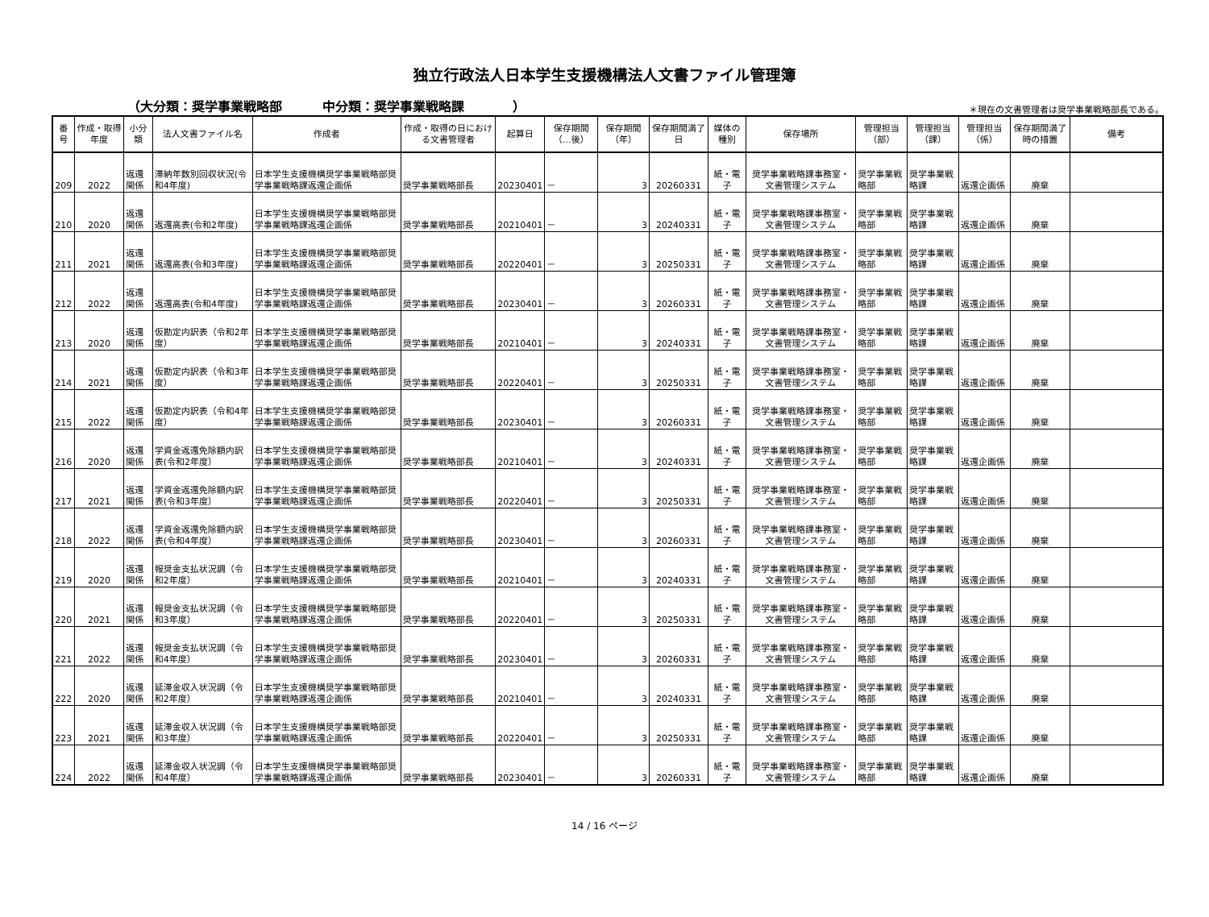独立行政法人日本学生支援機構法人文書ファイル管理簿
（大分類：奨学事業戦略部 中分類：奨学事業戦略課 ） ＊現在の文書管理者は奨学事業戦略部長である。
| 番号 | 作成・取得年度 | 小分類 | 法人文書ファイル名 | 作成者 | 作成・取得の日における文書管理者 | 起算日 | 保存期間（…後） | 保存期間（年） | 保存期間満了日 | 媒体の種別 | 保存場所 | 管理担当（部） | 管理担当（課） | 管理担当（係） | 保存期間満了時の措置 | 備考 |
| --- | --- | --- | --- | --- | --- | --- | --- | --- | --- | --- | --- | --- | --- | --- | --- | --- |
| 209 | 2022 | 返還関係 | 滞納年数別回収状況(令和4年度) | 日本学生支援機構奨学事業戦略部奨学事業戦略課返還企画係 | 奨学事業戦略部長 | 20230401 | － | 3 | 20260331 | 紙・電子 | 奨学事業戦略課事務室・文書管理システム | 奨学事業戦略部 | 奨学事業戦略課 | 返還企画係 | 廃棄 | |
| 210 | 2020 | 返還関係 | 返還高表(令和2年度) | 日本学生支援機構奨学事業戦略部奨学事業戦略課返還企画係 | 奨学事業戦略部長 | 20210401 | － | 3 | 20240331 | 紙・電子 | 奨学事業戦略課事務室・文書管理システム | 奨学事業戦略部 | 奨学事業戦略課 | 返還企画係 | 廃棄 | |
| 211 | 2021 | 返還関係 | 返還高表(令和3年度) | 日本学生支援機構奨学事業戦略部奨学事業戦略課返還企画係 | 奨学事業戦略部長 | 20220401 | － | 3 | 20250331 | 紙・電子 | 奨学事業戦略課事務室・文書管理システム | 奨学事業戦略部 | 奨学事業戦略課 | 返還企画係 | 廃棄 | |
| 212 | 2022 | 返還関係 | 返還高表(令和4年度) | 日本学生支援機構奨学事業戦略部奨学事業戦略課返還企画係 | 奨学事業戦略部長 | 20230401 | － | 3 | 20260331 | 紙・電子 | 奨学事業戦略課事務室・文書管理システム | 奨学事業戦略部 | 奨学事業戦略課 | 返還企画係 | 廃棄 | |
| 213 | 2020 | 返還関係 | 仮勘定内訳表（令和2年度） | 日本学生支援機構奨学事業戦略部奨学事業戦略課返還企画係 | 奨学事業戦略部長 | 20210401 | － | 3 | 20240331 | 紙・電子 | 奨学事業戦略課事務室・文書管理システム | 奨学事業戦略部 | 奨学事業戦略課 | 返還企画係 | 廃棄 | |
| 214 | 2021 | 返還関係 | 仮勘定内訳表（令和3年度） | 日本学生支援機構奨学事業戦略部奨学事業戦略課返還企画係 | 奨学事業戦略部長 | 20220401 | － | 3 | 20250331 | 紙・電子 | 奨学事業戦略課事務室・文書管理システム | 奨学事業戦略部 | 奨学事業戦略課 | 返還企画係 | 廃棄 | |
| 215 | 2022 | 返還関係 | 仮勘定内訳表（令和4年度） | 日本学生支援機構奨学事業戦略部奨学事業戦略課返還企画係 | 奨学事業戦略部長 | 20230401 | － | 3 | 20260331 | 紙・電子 | 奨学事業戦略課事務室・文書管理システム | 奨学事業戦略部 | 奨学事業戦略課 | 返還企画係 | 廃棄 | |
| 216 | 2020 | 返還関係 | 学資金返還免除額内訳表(令和2年度） | 日本学生支援機構奨学事業戦略部奨学事業戦略課返還企画係 | 奨学事業戦略部長 | 20210401 | － | 3 | 20240331 | 紙・電子 | 奨学事業戦略課事務室・文書管理システム | 奨学事業戦略部 | 奨学事業戦略課 | 返還企画係 | 廃棄 | |
| 217 | 2021 | 返還関係 | 学資金返還免除額内訳表(令和3年度） | 日本学生支援機構奨学事業戦略部奨学事業戦略課返還企画係 | 奨学事業戦略部長 | 20220401 | － | 3 | 20250331 | 紙・電子 | 奨学事業戦略課事務室・文書管理システム | 奨学事業戦略部 | 奨学事業戦略課 | 返還企画係 | 廃棄 | |
| 218 | 2022 | 返還関係 | 学資金返還免除額内訳表(令和4年度） | 日本学生支援機構奨学事業戦略部奨学事業戦略課返還企画係 | 奨学事業戦略部長 | 20230401 | － | 3 | 20260331 | 紙・電子 | 奨学事業戦略課事務室・文書管理システム | 奨学事業戦略部 | 奨学事業戦略課 | 返還企画係 | 廃棄 | |
| 219 | 2020 | 返還関係 | 報奨金支払状況調（令和2年度） | 日本学生支援機構奨学事業戦略部奨学事業戦略課返還企画係 | 奨学事業戦略部長 | 20210401 | － | 3 | 20240331 | 紙・電子 | 奨学事業戦略課事務室・文書管理システム | 奨学事業戦略部 | 奨学事業戦略課 | 返還企画係 | 廃棄 | |
| 220 | 2021 | 返還関係 | 報奨金支払状況調（令和3年度） | 日本学生支援機構奨学事業戦略部奨学事業戦略課返還企画係 | 奨学事業戦略部長 | 20220401 | － | 3 | 20250331 | 紙・電子 | 奨学事業戦略課事務室・文書管理システム | 奨学事業戦略部 | 奨学事業戦略課 | 返還企画係 | 廃棄 | |
| 221 | 2022 | 返還関係 | 報奨金支払状況調（令和4年度） | 日本学生支援機構奨学事業戦略部奨学事業戦略課返還企画係 | 奨学事業戦略部長 | 20230401 | － | 3 | 20260331 | 紙・電子 | 奨学事業戦略課事務室・文書管理システム | 奨学事業戦略部 | 奨学事業戦略課 | 返還企画係 | 廃棄 | |
| 222 | 2020 | 返還関係 | 延滞金収入状況調（令和2年度） | 日本学生支援機構奨学事業戦略部奨学事業戦略課返還企画係 | 奨学事業戦略部長 | 20210401 | － | 3 | 20240331 | 紙・電子 | 奨学事業戦略課事務室・文書管理システム | 奨学事業戦略部 | 奨学事業戦略課 | 返還企画係 | 廃棄 | |
| 223 | 2021 | 返還関係 | 延滞金収入状況調（令和3年度） | 日本学生支援機構奨学事業戦略部奨学事業戦略課返還企画係 | 奨学事業戦略部長 | 20220401 | － | 3 | 20250331 | 紙・電子 | 奨学事業戦略課事務室・文書管理システム | 奨学事業戦略部 | 奨学事業戦略課 | 返還企画係 | 廃棄 | |
| 224 | 2022 | 返還関係 | 延滞金収入状況調（令和4年度） | 日本学生支援機構奨学事業戦略部奨学事業戦略課返還企画係 | 奨学事業戦略部長 | 20230401 | － | 3 | 20260331 | 紙・電子 | 奨学事業戦略課事務室・文書管理システム | 奨学事業戦略部 | 奨学事業戦略課 | 返還企画係 | 廃棄 | |
14 / 16 ページ